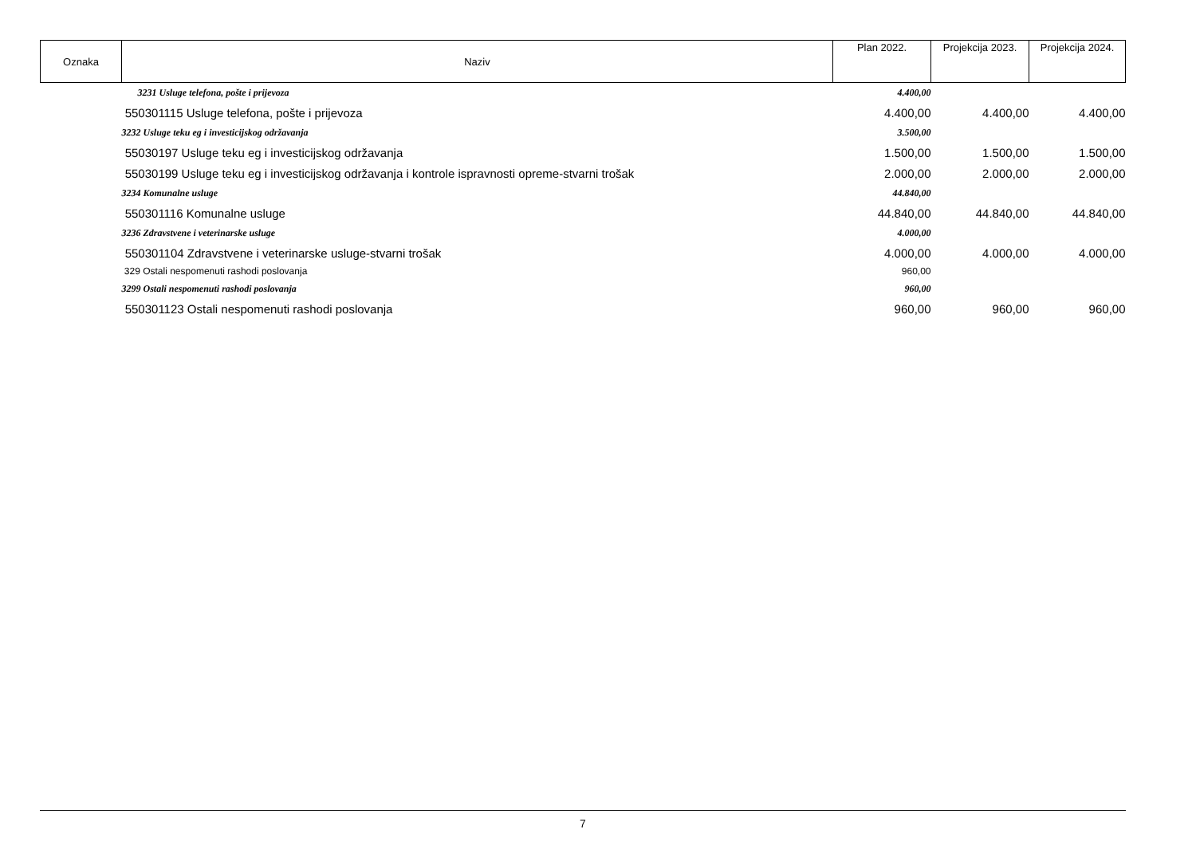| Oznaka | Naziv | Plan 2022. | Projekcija 2023. | Projekcija 2024. |
| --- | --- | --- | --- | --- |
| | 3231 Usluge telefona, pošte i prijevoza | 4.400,00 | | |
| | 550301115 Usluge telefona, pošte i prijevoza | 4.400,00 | 4.400,00 | 4.400,00 |
| | 3232 Usluge teku eg i investicijskog održavanja | 3.500,00 | | |
| | 55030197 Usluge teku eg i investicijskog održavanja | 1.500,00 | 1.500,00 | 1.500,00 |
| | 55030199 Usluge teku eg i investicijskog održavanja i kontrole ispravnosti opreme-stvarni trošak | 2.000,00 | 2.000,00 | 2.000,00 |
| | 3234 Komunalne usluge | 44.840,00 | | |
| | 550301116 Komunalne usluge | 44.840,00 | 44.840,00 | 44.840,00 |
| | 3236 Zdravstvene i veterinarske usluge | 4.000,00 | | |
| | 550301104 Zdravstvene i veterinarske usluge-stvarni trošak | 4.000,00 | 4.000,00 | 4.000,00 |
| | 329 Ostali nespomenuti rashodi poslovanja | 960,00 | | |
| | 3299 Ostali nespomenuti rashodi poslovanja | 960,00 | | |
| | 550301123 Ostali nespomenuti rashodi poslovanja | 960,00 | 960,00 | 960,00 |
7